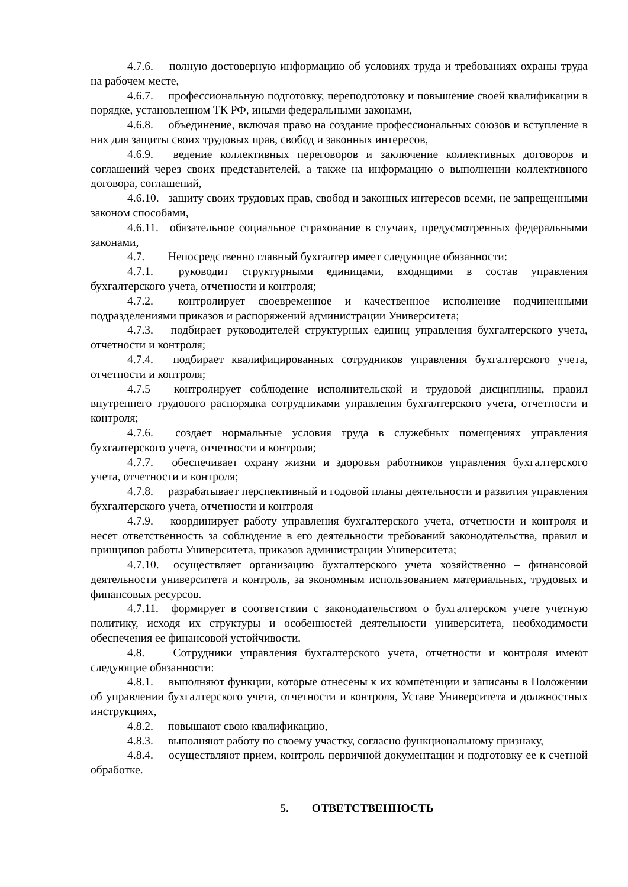4.7.6. полную достоверную информацию об условиях труда и требованиях охраны труда на рабочем месте,
4.6.7. профессиональную подготовку, переподготовку и повышение своей квалификации в порядке, установленном ТК РФ, иными федеральными законами,
4.6.8. объединение, включая право на создание профессиональных союзов и вступление в них для защиты своих трудовых прав, свобод и законных интересов,
4.6.9. ведение коллективных переговоров и заключение коллективных договоров и соглашений через своих представителей, а также на информацию о выполнении коллективного договора, соглашений,
4.6.10. защиту своих трудовых прав, свобод и законных интересов всеми, не запрещенными законом способами,
4.6.11. обязательное социальное страхование в случаях, предусмотренных федеральными законами,
4.7. Непосредственно главный бухгалтер имеет следующие обязанности:
4.7.1. руководит структурными единицами, входящими в состав управления бухгалтерского учета, отчетности и контроля;
4.7.2. контролирует своевременное и качественное исполнение подчиненными подразделениями приказов и распоряжений администрации Университета;
4.7.3. подбирает руководителей структурных единиц управления бухгалтерского учета, отчетности и контроля;
4.7.4. подбирает квалифицированных сотрудников управления бухгалтерского учета, отчетности и контроля;
4.7.5 контролирует соблюдение исполнительской и трудовой дисциплины, правил внутреннего трудового распорядка сотрудниками управления бухгалтерского учета, отчетности и контроля;
4.7.6. создает нормальные условия труда в служебных помещениях управления бухгалтерского учета, отчетности и контроля;
4.7.7. обеспечивает охрану жизни и здоровья работников управления бухгалтерского учета, отчетности и контроля;
4.7.8. разрабатывает перспективный и годовой планы деятельности и развития управления бухгалтерского учета, отчетности и контроля
4.7.9. координирует работу управления бухгалтерского учета, отчетности и контроля и несет ответственность за соблюдение в его деятельности требований законодательства, правил и принципов работы Университета, приказов администрации Университета;
4.7.10. осуществляет организацию бухгалтерского учета хозяйственно – финансовой деятельности университета и контроль, за экономным использованием материальных, трудовых и финансовых ресурсов.
4.7.11. формирует в соответствии с законодательством о бухгалтерском учете учетную политику, исходя их структуры и особенностей деятельности университета, необходимости обеспечения ее финансовой устойчивости.
4.8. Сотрудники управления бухгалтерского учета, отчетности и контроля имеют следующие обязанности:
4.8.1. выполняют функции, которые отнесены к их компетенции и записаны в Положении об управлении бухгалтерского учета, отчетности и контроля, Уставе Университета и должностных инструкциях,
4.8.2. повышают свою квалификацию,
4.8.3. выполняют работу по своему участку, согласно функциональному признаку,
4.8.4. осуществляют прием, контроль первичной документации и подготовку ее к счетной обработке.
5. ОТВЕТСТВЕННОСТЬ